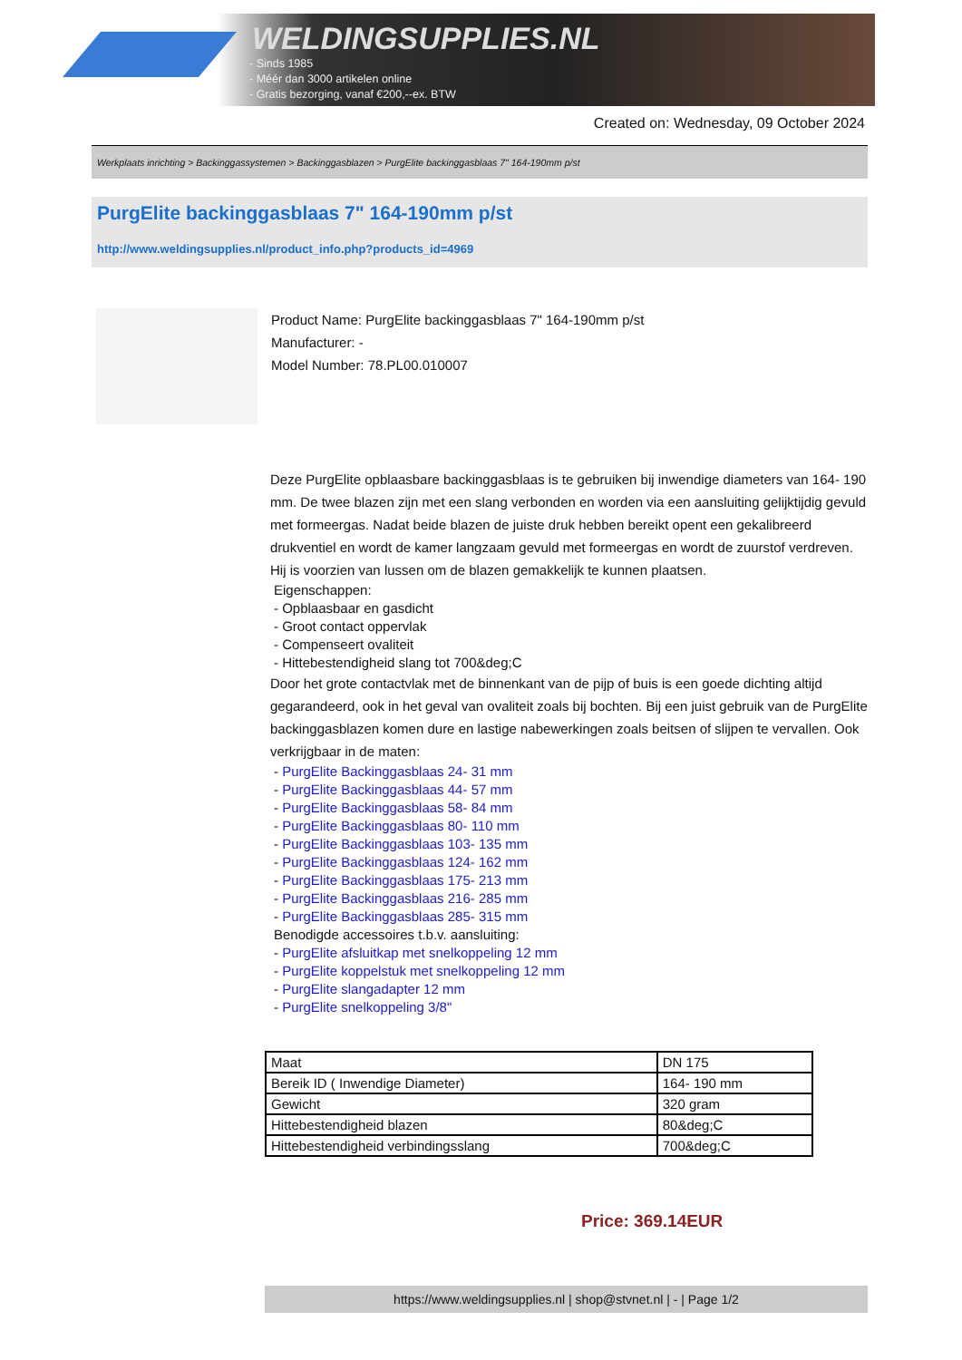WELDINGSUPPLIES.NL
- Sinds 1985
- Méér dan 3000 artikelen online
- Gratis bezorging, vanaf €200,--ex. BTW
Created on: Wednesday, 09 October 2024
Werkplaats inrichting > Backinggassystemen > Backinggasblazen > PurgElite backinggasblaas 7" 164-190mm p/st
PurgElite backinggasblaas 7" 164-190mm p/st
http://www.weldingsupplies.nl/product_info.php?products_id=4969
Product Name: PurgElite backinggasblaas 7" 164-190mm p/st
Manufacturer: -
Model Number: 78.PL00.010007
Deze PurgElite opblaasbare backinggasblaas is te gebruiken bij inwendige diameters van 164- 190 mm. De twee blazen zijn met een slang verbonden en worden via een aansluiting gelijktijdig gevuld met formeergas. Nadat beide blazen de juiste druk hebben bereikt opent een gekalibreerd drukventiel en wordt de kamer langzaam gevuld met formeergas en wordt de zuurstof verdreven. Hij is voorzien van lussen om de blazen gemakkelijk te kunnen plaatsen.
Eigenschappen:
- Opblaasbaar en gasdicht
- Groot contact oppervlak
- Compenseert ovaliteit
- Hittebestendigheid slang tot 700&deg;C
Door het grote contactvlak met de binnenkant van de pijp of buis is een goede dichting altijd gegarandeerd, ook in het geval van ovaliteit zoals bij bochten. Bij een juist gebruik van de PurgElite backinggasblazen komen dure en lastige nabewerkingen zoals beitsen of slijpen te vervallen. Ook verkrijgbaar in de maten:
- PurgElite Backinggasblaas 24- 31 mm
- PurgElite Backinggasblaas 44- 57 mm
- PurgElite Backinggasblaas 58- 84 mm
- PurgElite Backinggasblaas 80- 110 mm
- PurgElite Backinggasblaas 103- 135 mm
- PurgElite Backinggasblaas 124- 162 mm
- PurgElite Backinggasblaas 175- 213 mm
- PurgElite Backinggasblaas 216- 285 mm
- PurgElite Backinggasblaas 285- 315 mm
Benodigde accessoires t.b.v. aansluiting:
- PurgElite afsluitkap met snelkoppeling 12 mm
- PurgElite koppelstuk met snelkoppeling 12 mm
- PurgElite slangadapter 12 mm
- PurgElite snelkoppeling 3/8"
| Maat | DN 175 |
| Bereik ID ( Inwendige Diameter) | 164- 190 mm |
| Gewicht | 320 gram |
| Hittebestendigheid blazen | 80&deg;C |
| Hittebestendigheid verbindingsslang | 700&deg;C |
Price: 369.14EUR
https://www.weldingsupplies.nl | shop@stvnet.nl | - | Page 1/2